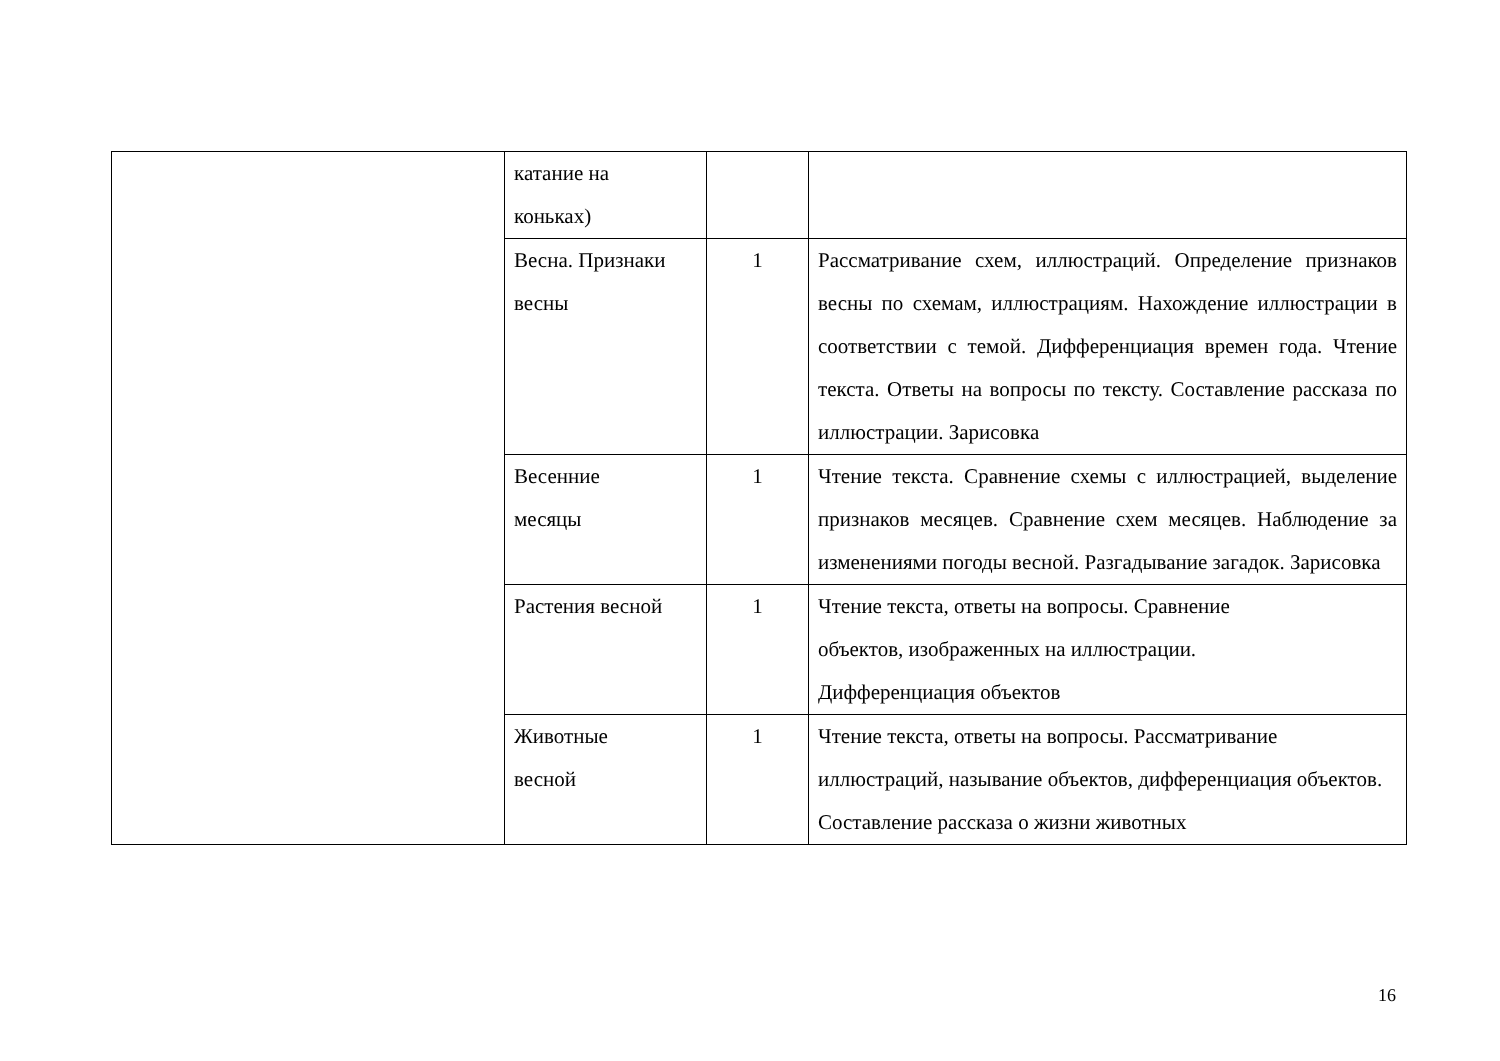| | катание на коньках) | | |
| | Весна. Признаки весны | 1 | Рассматривание схем, иллюстраций. Определение признаков весны по схемам, иллюстрациям. Нахождение иллюстрации в соответствии с темой. Дифференциация времен года. Чтение текста. Ответы на вопросы по тексту. Составление рассказа по иллюстрации. Зарисовка |
| | Весенние месяцы | 1 | Чтение текста. Сравнение схемы с иллюстрацией, выделение признаков месяцев. Сравнение схем месяцев. Наблюдение за изменениями погоды весной. Разгадывание загадок. Зарисовка |
| | Растения весной | 1 | Чтение текста, ответы на вопросы. Сравнение объектов, изображенных на иллюстрации. Дифференциация объектов |
| | Животные весной | 1 | Чтение текста, ответы на вопросы. Рассматривание иллюстраций, называние объектов, дифференциация объектов. Составление рассказа о жизни животных |
16